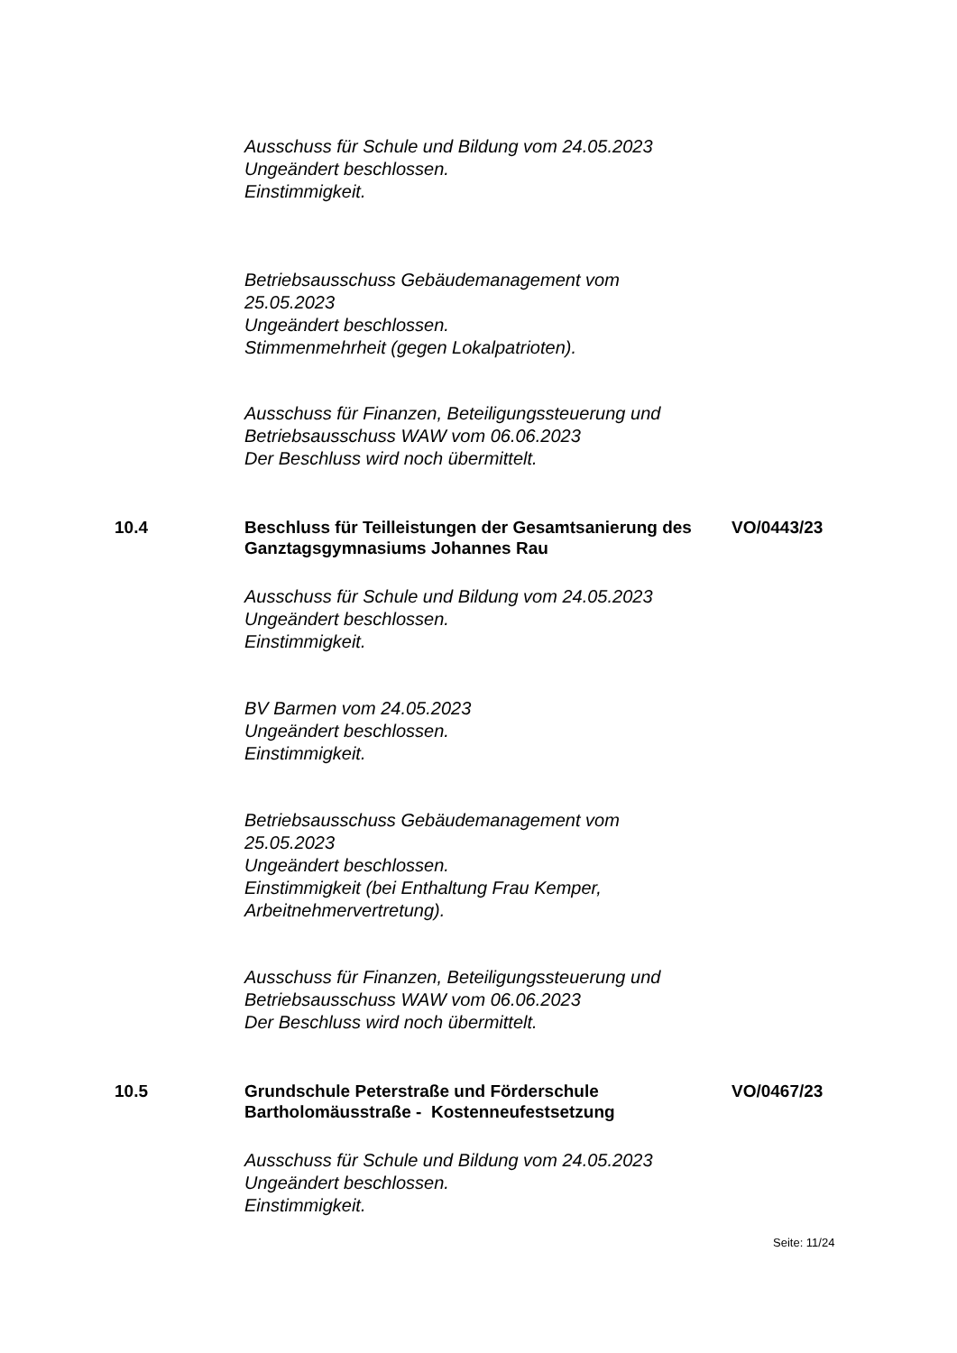Ausschuss für Schule und Bildung vom 24.05.2023
Ungeändert beschlossen.
Einstimmigkeit.
Betriebsausschuss Gebäudemanagement vom
25.05.2023
Ungeändert beschlossen.
Stimmenmehrheit (gegen Lokalpatrioten).
Ausschuss für Finanzen, Beteiligungssteuerung und
Betriebsausschuss WAW vom 06.06.2023
Der Beschluss wird noch übermittelt.
10.4 Beschluss für Teilleistungen der Gesamtsanierung des Ganztagsgymnasiums Johannes Rau
VO/0443/23
Ausschuss für Schule und Bildung vom 24.05.2023
Ungeändert beschlossen.
Einstimmigkeit.
BV Barmen vom 24.05.2023
Ungeändert beschlossen.
Einstimmigkeit.
Betriebsausschuss Gebäudemanagement vom
25.05.2023
Ungeändert beschlossen.
Einstimmigkeit (bei Enthaltung Frau Kemper,
Arbeitnehmervertretung).
Ausschuss für Finanzen, Beteiligungssteuerung und
Betriebsausschuss WAW vom 06.06.2023
Der Beschluss wird noch übermittelt.
10.5 Grundschule Peterstraße und Förderschule Bartholomäusstraße - Kostenneufestsetzung
VO/0467/23
Ausschuss für Schule und Bildung vom 24.05.2023
Ungeändert beschlossen.
Einstimmigkeit.
Seite: 11/24